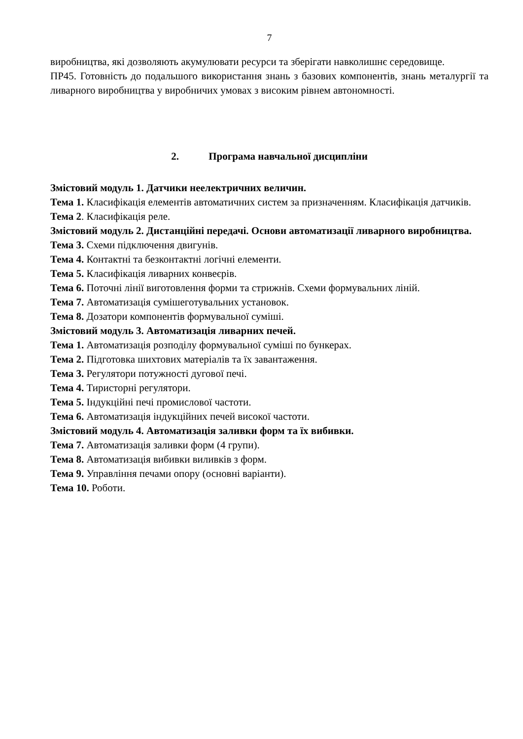7
виробництва, які дозволяють акумулювати ресурси та зберігати навколишнє середовище.
ПР45. Готовність до подальшого використання знань з базових компонентів, знань металургії та ливарного виробництва у виробничих умовах з високим рівнем автономності.
2. Програма навчальної дисципліни
Змістовий модуль 1. Датчики неелектричних величин.
Тема 1. Класифікація елементів автоматичних систем за призначенням. Класифікація датчиків.
Тема 2. Класифікація реле.
Змістовий модуль 2. Дистанційні передачі. Основи автоматизації ливарного виробництва.
Тема 3. Схеми підключення двигунів.
Тема 4. Контактні та безконтактні логічні елементи.
Тема 5. Класифікація ливарних конвеєрів.
Тема 6. Поточні лінії виготовлення форми та стрижнів. Схеми формувальних ліній.
Тема 7. Автоматизація сумішеготувальних установок.
Тема 8. Дозатори компонентів формувальної суміші.
Змістовий модуль 3. Автоматизація ливарних печей.
Тема 1. Автоматизація розподілу формувальної суміші по бункерах.
Тема 2. Підготовка шихтових матеріалів та їх завантаження.
Тема 3. Регулятори потужності дугової печі.
Тема 4. Тиристорні регулятори.
Тема 5. Індукційні печі промислової частоти.
Тема 6. Автоматизація індукційних печей високої частоти.
Змістовий модуль 4. Автоматизація заливки форм та їх вибивки.
Тема 7. Автоматизація заливки форм (4 групи).
Тема 8. Автоматизація вибивки виливків з форм.
Тема 9. Управління печами опору (основні варіанти).
Тема 10. Роботи.